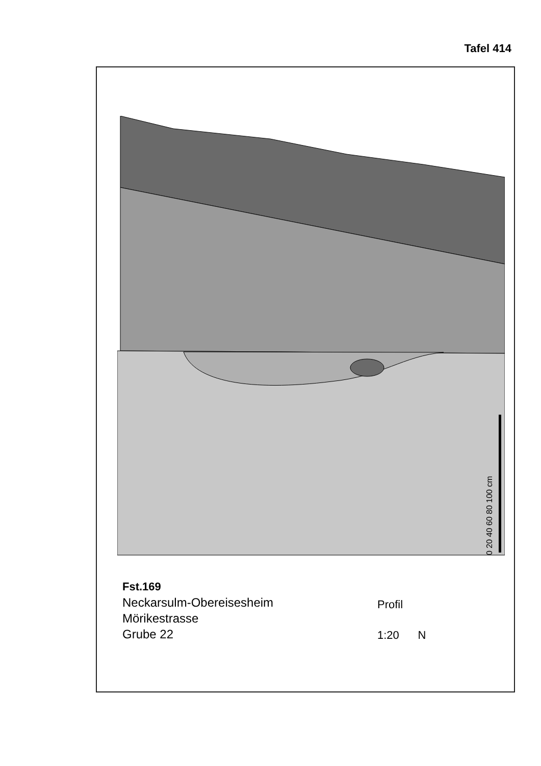Tafel 414
0 20 40 60 80 100 cm
Fst.169
Neckarsulm-Obereisesheim
Mörikestrasse
Grube 22
Profil
1:20 N